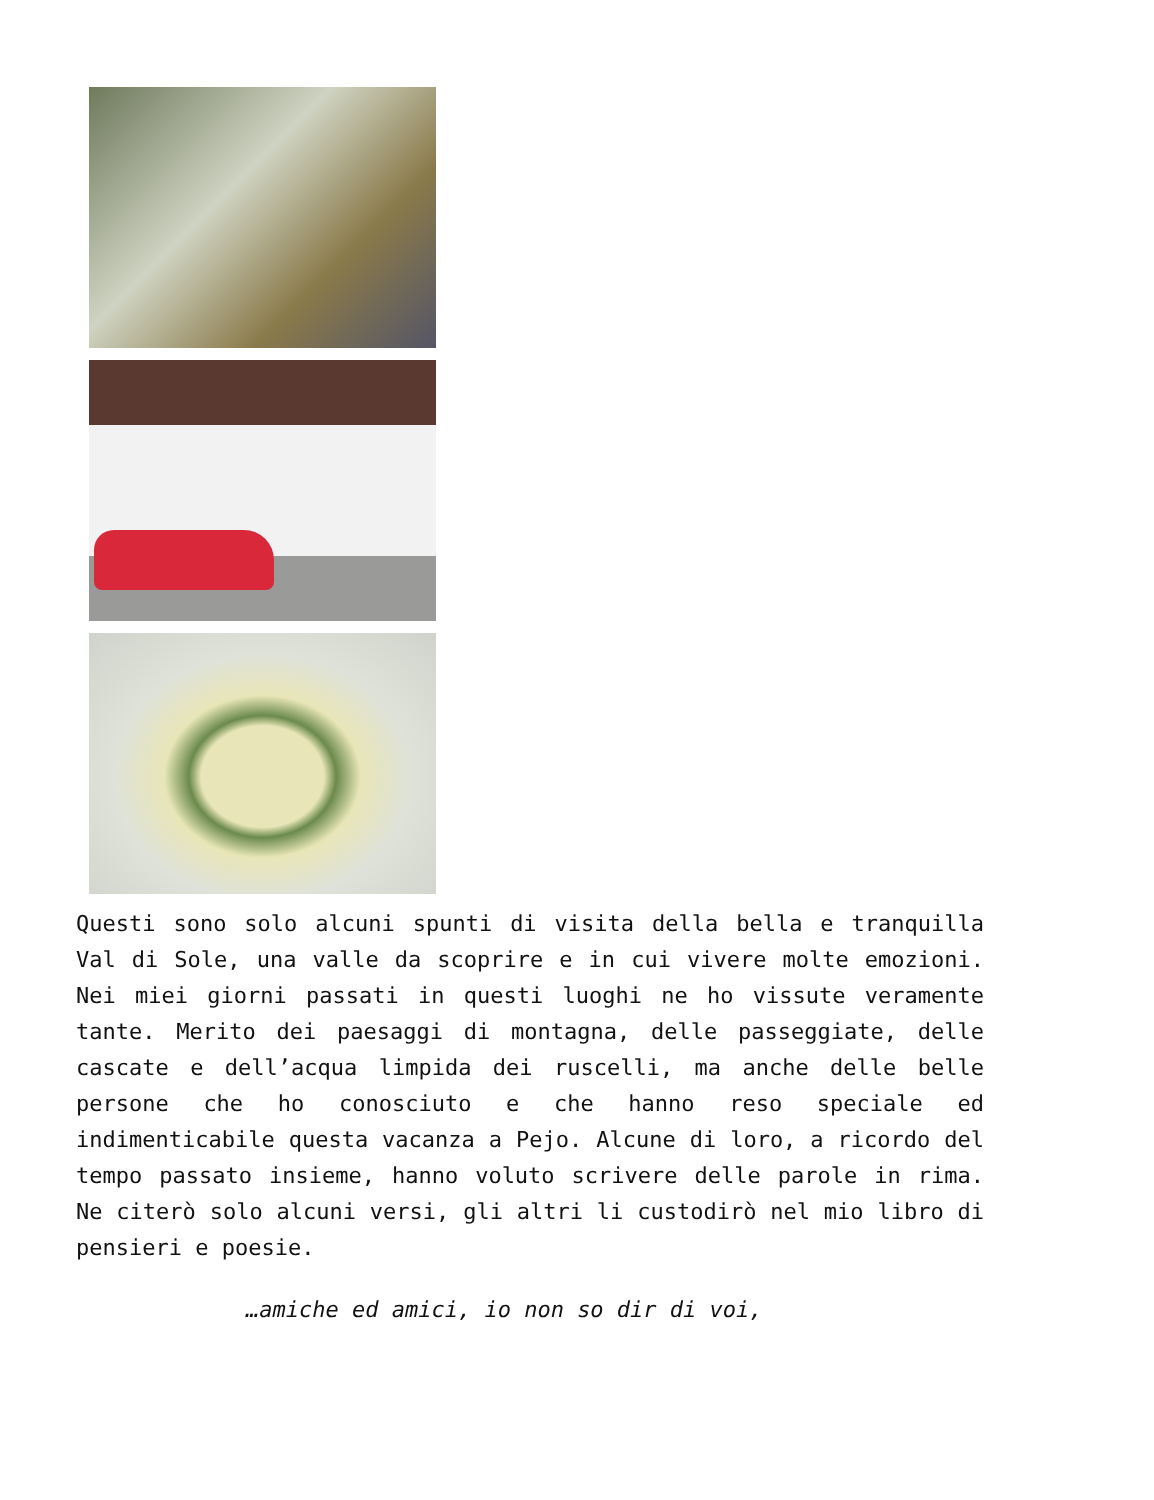Questi sono solo alcuni spunti di visita della bella e tranquilla Val di Sole, una valle da scoprire e in cui vivere molte emozioni. Nei miei giorni passati in questi luoghi ne ho vissute veramente tante. Merito dei paesaggi di montagna, delle passeggiate, delle cascate e dell’acqua limpida dei ruscelli, ma anche delle belle persone che ho conosciuto e che hanno reso speciale ed indimenticabile questa vacanza a Pejo. Alcune di loro, a ricordo del tempo passato insieme, hanno voluto scrivere delle parole in rima. Ne citerò solo alcuni versi, gli altri li custodirò nel mio libro di pensieri e poesie.
…amiche ed amici, io non so dir di voi,